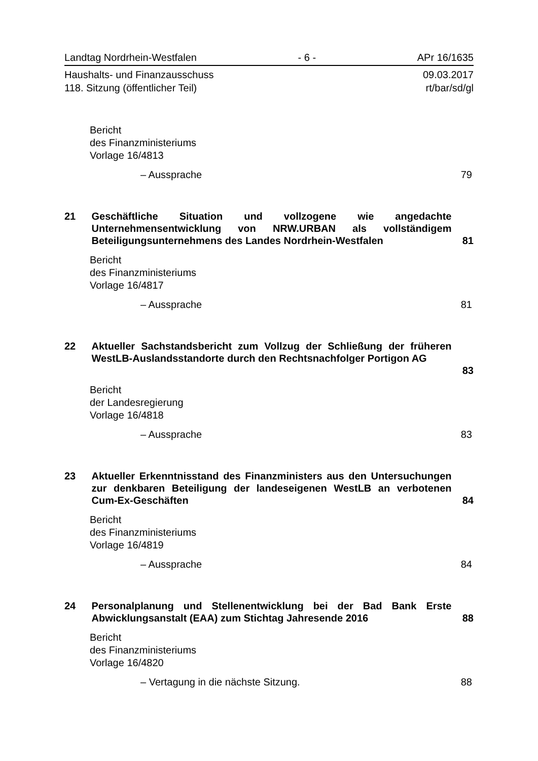Landtag Nordrhein-Westfalen - 6 - APr 16/1635
Haushalts- und Finanzausschuss
118. Sitzung (öffentlicher Teil) 09.03.2017
rt/bar/sd/gl
Bericht
des Finanzministeriums
Vorlage 16/4813
– Aussprache 79
21 Geschäftliche Situation und vollzogene wie angedachte Unternehmensentwicklung von NRW.URBAN als vollständigem Beteiligungsunternehmens des Landes Nordrhein-Westfalen 81
Bericht
des Finanzministeriums
Vorlage 16/4817
– Aussprache 81
22 Aktueller Sachstandsbericht zum Vollzug der Schließung der früheren WestLB-Auslandsstandorte durch den Rechtsnachfolger Portigon AG
83
Bericht
der Landesregierung
Vorlage 16/4818
– Aussprache 83
23 Aktueller Erkenntnisstand des Finanzministers aus den Untersuchungen zur denkbaren Beteiligung der landeseigenen WestLB an verbotenen Cum-Ex-Geschäften 84
Bericht
des Finanzministeriums
Vorlage 16/4819
– Aussprache 84
24 Personalplanung und Stellenentwicklung bei der Bad Bank Erste Abwicklungsanstalt (EAA) zum Stichtag Jahresende 2016 88
Bericht
des Finanzministeriums
Vorlage 16/4820
– Vertagung in die nächste Sitzung. 88